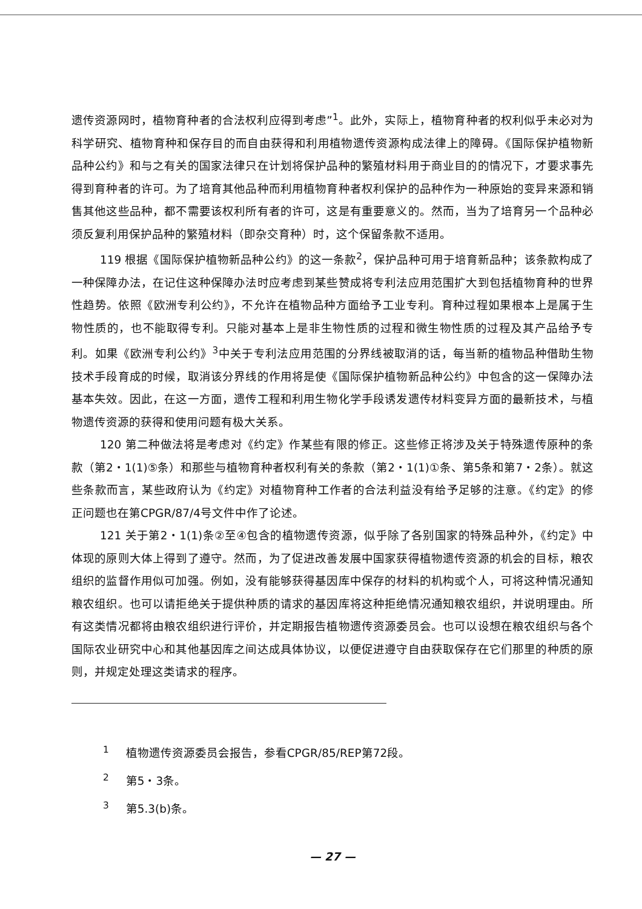遗传资源网时，植物育种者的合法权利应得到考虑”<sup>1</sup>。此外，实际上，植物育种者的权利似乎未必对为科学研究、植物育种和保存目的而自由获得和利用植物遗传资源构成法律上的障碍。《国际保护植物新品种公约》和与之有关的国家法律只在计划将保护品种的繁殖材料用于商业目的的情况下，才要求事先得到育种者的许可。为了培育其他品种而利用植物育种者权利保护的品种作为一种原始的变异来源和销售其他这些品种，都不需要该权利所有者的许可，这是有重要意义的。然而，当为了培育另一个品种必须反复利用保护品种的繁殖材料（即杂交育种）时，这个保留条款不适用。
119 根据《国际保护植物新品种公约》的这一条款<sup>2</sup>，保护品种可用于培育新品种；该条款构成了一种保障办法，在记住这种保障办法时应考虑到某些赞成将专利法应用范围扩大到包括植物育种的世界性趋势。依照《欧洲专利公约》，不允许在植物品种方面给予工业专利。育种过程如果根本上是属于生物性质的，也不能取得专利。只能对基本上是非生物性质的过程和微生物性质的过程及其产品给予专利。如果《欧洲专利公约》<sup>3</sup>中关于专利法应用范围的分界线被取消的话，每当新的植物品种借助生物技术手段育成的时候，取消该分界线的作用将是使《国际保护植物新品种公约》中包含的这一保障办法基本失效。因此，在这一方面，遗传工程和利用生物化学手段诱发遗传材料变异方面的最新技术，与植物遗传资源的获得和使用问题有极大关系。
120 第二种做法将是考虑对《约定》作某些有限的修正。这些修正将涉及关于特殊遗传原种的条款（第2・1(1)⑤条）和那些与植物育种者权利有关的条款（第2・1(1)①条、第5条和第7・2条）。就这些条款而言，某些政府认为《约定》对植物育种工作者的合法利益没有给予足够的注意。《约定》的修正问题也在第CPGR/87/4号文件中作了论述。
121 关于第2・1(1)条②至④包含的植物遗传资源，似乎除了各别国家的特殊品种外，《约定》中体现的原则大体上得到了遵守。然而，为了促进改善发展中国家获得植物遗传资源的机会的目标，粮农组织的监督作用似可加强。例如，没有能够获得基因库中保存的材料的机构或个人，可将这种情况通知粮农组织。也可以请拒绝关于提供种质的请求的基因库将这种拒绝情况通知粮农组织，并说明理由。所有这类情况都将由粮农组织进行评价，并定期报告植物遗传资源委员会。也可以设想在粮农组织与各个国际农业研究中心和其他基因库之间达成具体协议，以便促进遵守自由获取保存在它们那里的种质的原则，并规定处理这类请求的程序。
<sup>1</sup> 植物遗传资源委员会报告，参看CPGR/85/REP第72段。
<sup>2</sup> 第5・3条。
<sup>3</sup> 第5.3(b)条。
— 27 —